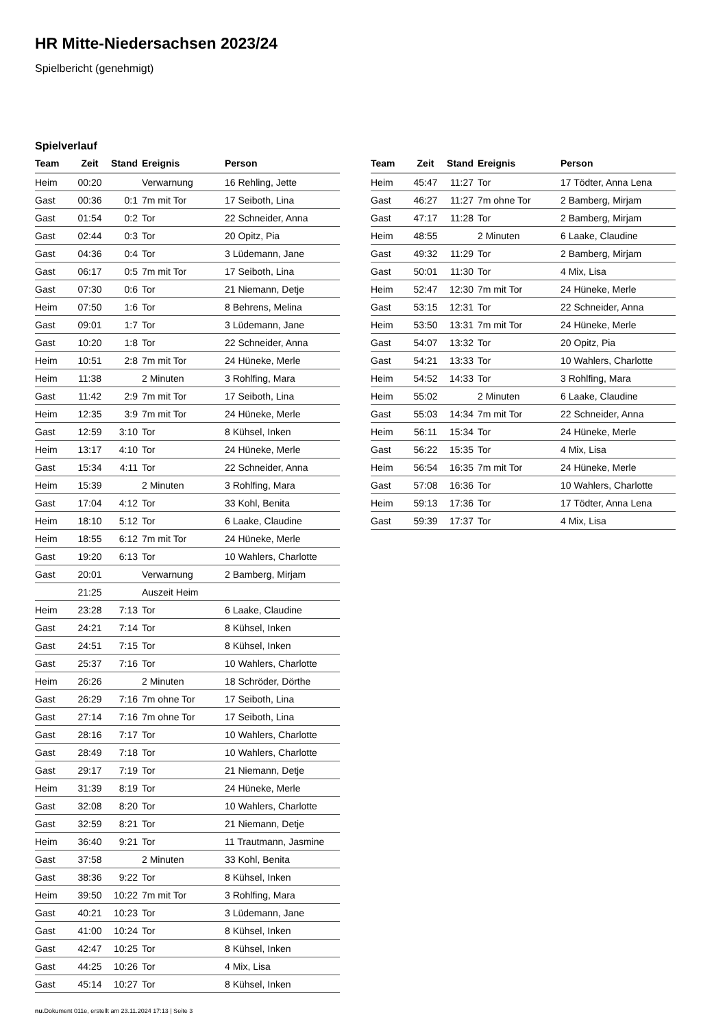HR Mitte-Niedersachsen 2023/24
Spielbericht (genehmigt)
Spielverlauf
| Team | Zeit | Stand | Ereignis | Person |
| --- | --- | --- | --- | --- |
| Heim | 00:20 | | Verwarnung | 16 Rehling, Jette |
| Gast | 00:36 | 0:1 | 7m mit Tor | 17 Seiboth, Lina |
| Gast | 01:54 | 0:2 | Tor | 22 Schneider, Anna |
| Gast | 02:44 | 0:3 | Tor | 20 Opitz, Pia |
| Gast | 04:36 | 0:4 | Tor | 3 Lüdemann, Jane |
| Gast | 06:17 | 0:5 | 7m mit Tor | 17 Seiboth, Lina |
| Gast | 07:30 | 0:6 | Tor | 21 Niemann, Detje |
| Heim | 07:50 | 1:6 | Tor | 8 Behrens, Melina |
| Gast | 09:01 | 1:7 | Tor | 3 Lüdemann, Jane |
| Gast | 10:20 | 1:8 | Tor | 22 Schneider, Anna |
| Heim | 10:51 | 2:8 | 7m mit Tor | 24 Hüneke, Merle |
| Heim | 11:38 | | 2 Minuten | 3 Rohlfing, Mara |
| Gast | 11:42 | 2:9 | 7m mit Tor | 17 Seiboth, Lina |
| Heim | 12:35 | 3:9 | 7m mit Tor | 24 Hüneke, Merle |
| Gast | 12:59 | 3:10 | Tor | 8 Kühsel, Inken |
| Heim | 13:17 | 4:10 | Tor | 24 Hüneke, Merle |
| Gast | 15:34 | 4:11 | Tor | 22 Schneider, Anna |
| Heim | 15:39 | | 2 Minuten | 3 Rohlfing, Mara |
| Gast | 17:04 | 4:12 | Tor | 33 Kohl, Benita |
| Heim | 18:10 | 5:12 | Tor | 6 Laake, Claudine |
| Heim | 18:55 | 6:12 | 7m mit Tor | 24 Hüneke, Merle |
| Gast | 19:20 | 6:13 | Tor | 10 Wahlers, Charlotte |
| Gast | 20:01 | | Verwarnung | 2 Bamberg, Mirjam |
| | 21:25 | | Auszeit Heim | |
| Heim | 23:28 | 7:13 | Tor | 6 Laake, Claudine |
| Gast | 24:21 | 7:14 | Tor | 8 Kühsel, Inken |
| Gast | 24:51 | 7:15 | Tor | 8 Kühsel, Inken |
| Gast | 25:37 | 7:16 | Tor | 10 Wahlers, Charlotte |
| Heim | 26:26 | | 2 Minuten | 18 Schröder, Dörthe |
| Gast | 26:29 | 7:16 | 7m ohne Tor | 17 Seiboth, Lina |
| Gast | 27:14 | 7:16 | 7m ohne Tor | 17 Seiboth, Lina |
| Gast | 28:16 | 7:17 | Tor | 10 Wahlers, Charlotte |
| Gast | 28:49 | 7:18 | Tor | 10 Wahlers, Charlotte |
| Gast | 29:17 | 7:19 | Tor | 21 Niemann, Detje |
| Heim | 31:39 | 8:19 | Tor | 24 Hüneke, Merle |
| Gast | 32:08 | 8:20 | Tor | 10 Wahlers, Charlotte |
| Gast | 32:59 | 8:21 | Tor | 21 Niemann, Detje |
| Heim | 36:40 | 9:21 | Tor | 11 Trautmann, Jasmine |
| Gast | 37:58 | | 2 Minuten | 33 Kohl, Benita |
| Gast | 38:36 | 9:22 | Tor | 8 Kühsel, Inken |
| Heim | 39:50 | 10:22 | 7m mit Tor | 3 Rohlfing, Mara |
| Gast | 40:21 | 10:23 | Tor | 3 Lüdemann, Jane |
| Gast | 41:00 | 10:24 | Tor | 8 Kühsel, Inken |
| Gast | 42:47 | 10:25 | Tor | 8 Kühsel, Inken |
| Gast | 44:25 | 10:26 | Tor | 4 Mix, Lisa |
| Gast | 45:14 | 10:27 | Tor | 8 Kühsel, Inken |
| Team | Zeit | Stand | Ereignis | Person |
| --- | --- | --- | --- | --- |
| Heim | 45:47 | 11:27 | Tor | 17 Tödter, Anna Lena |
| Gast | 46:27 | 11:27 | 7m ohne Tor | 2 Bamberg, Mirjam |
| Gast | 47:17 | 11:28 | Tor | 2 Bamberg, Mirjam |
| Heim | 48:55 | | 2 Minuten | 6 Laake, Claudine |
| Gast | 49:32 | 11:29 | Tor | 2 Bamberg, Mirjam |
| Gast | 50:01 | 11:30 | Tor | 4 Mix, Lisa |
| Heim | 52:47 | 12:30 | 7m mit Tor | 24 Hüneke, Merle |
| Gast | 53:15 | 12:31 | Tor | 22 Schneider, Anna |
| Heim | 53:50 | 13:31 | 7m mit Tor | 24 Hüneke, Merle |
| Gast | 54:07 | 13:32 | Tor | 20 Opitz, Pia |
| Gast | 54:21 | 13:33 | Tor | 10 Wahlers, Charlotte |
| Heim | 54:52 | 14:33 | Tor | 3 Rohlfing, Mara |
| Heim | 55:02 | | 2 Minuten | 6 Laake, Claudine |
| Gast | 55:03 | 14:34 | 7m mit Tor | 22 Schneider, Anna |
| Heim | 56:11 | 15:34 | Tor | 24 Hüneke, Merle |
| Gast | 56:22 | 15:35 | Tor | 4 Mix, Lisa |
| Heim | 56:54 | 16:35 | 7m mit Tor | 24 Hüneke, Merle |
| Gast | 57:08 | 16:36 | Tor | 10 Wahlers, Charlotte |
| Heim | 59:13 | 17:36 | Tor | 17 Tödter, Anna Lena |
| Gast | 59:39 | 17:37 | Tor | 4 Mix, Lisa |
nu.Dokument 011e, erstellt am 23.11.2024 17:13 | Seite 3